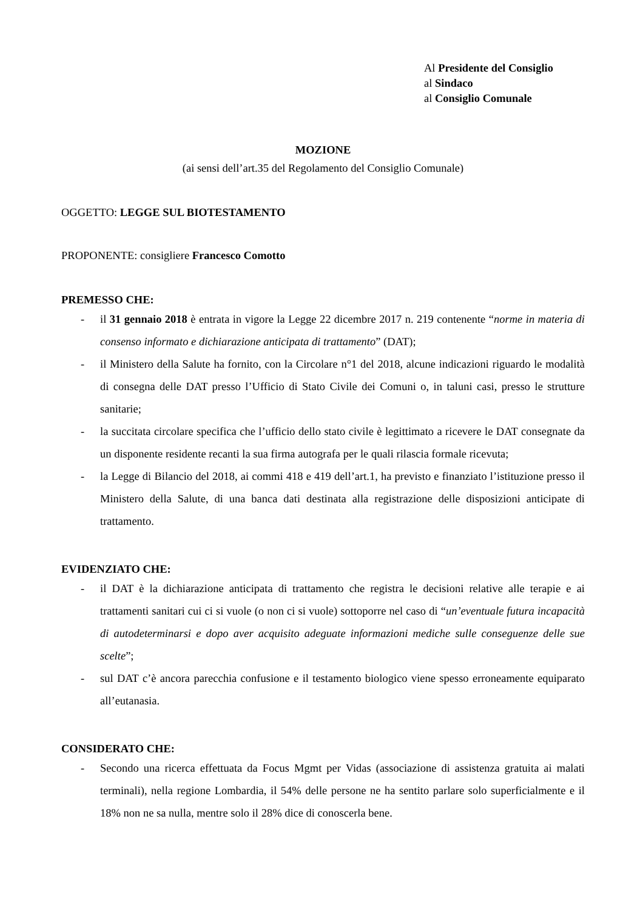Al Presidente del Consiglio
al Sindaco
al Consiglio Comunale
MOZIONE
(ai sensi dell’art.35 del Regolamento del Consiglio Comunale)
OGGETTO: LEGGE SUL BIOTESTAMENTO
PROPONENTE: consigliere Francesco Comotto
PREMESSO CHE:
- il 31 gennaio 2018 è entrata in vigore la Legge 22 dicembre 2017 n. 219 contenente “norme in materia di consenso informato e dichiarazione anticipata di trattamento” (DAT);
- il Ministero della Salute ha fornito, con la Circolare n°1 del 2018, alcune indicazioni riguardo le modalità di consegna delle DAT presso l’Ufficio di Stato Civile dei Comuni o, in taluni casi, presso le strutture sanitarie;
- la succitata circolare specifica che l’ufficio dello stato civile è legittimato a ricevere le DAT consegnate da un disponente residente recanti la sua firma autografa per le quali rilascia formale ricevuta;
- la Legge di Bilancio del 2018, ai commi 418 e 419 dell’art.1, ha previsto e finanziato l’istituzione presso il Ministero della Salute, di una banca dati destinata alla registrazione delle disposizioni anticipate di trattamento.
EVIDENZIATO CHE:
- il DAT è la dichiarazione anticipata di trattamento che registra le decisioni relative alle terapie e ai trattamenti sanitari cui ci si vuole (o non ci si vuole) sottoporre nel caso di “un’eventuale futura incapacità di autodeterminarsi e dopo aver acquisito adeguate informazioni mediche sulle conseguenze delle sue scelte”;
- sul DAT c’è ancora parecchia confusione e il testamento biologico viene spesso erroneamente equiparato all’eutanasia.
CONSIDERATO CHE:
- Secondo una ricerca effettuata da Focus Mgmt per Vidas (associazione di assistenza gratuita ai malati terminali), nella regione Lombardia, il 54% delle persone ne ha sentito parlare solo superficialmente e il 18% non ne sa nulla, mentre solo il 28% dice di conoscerla bene.